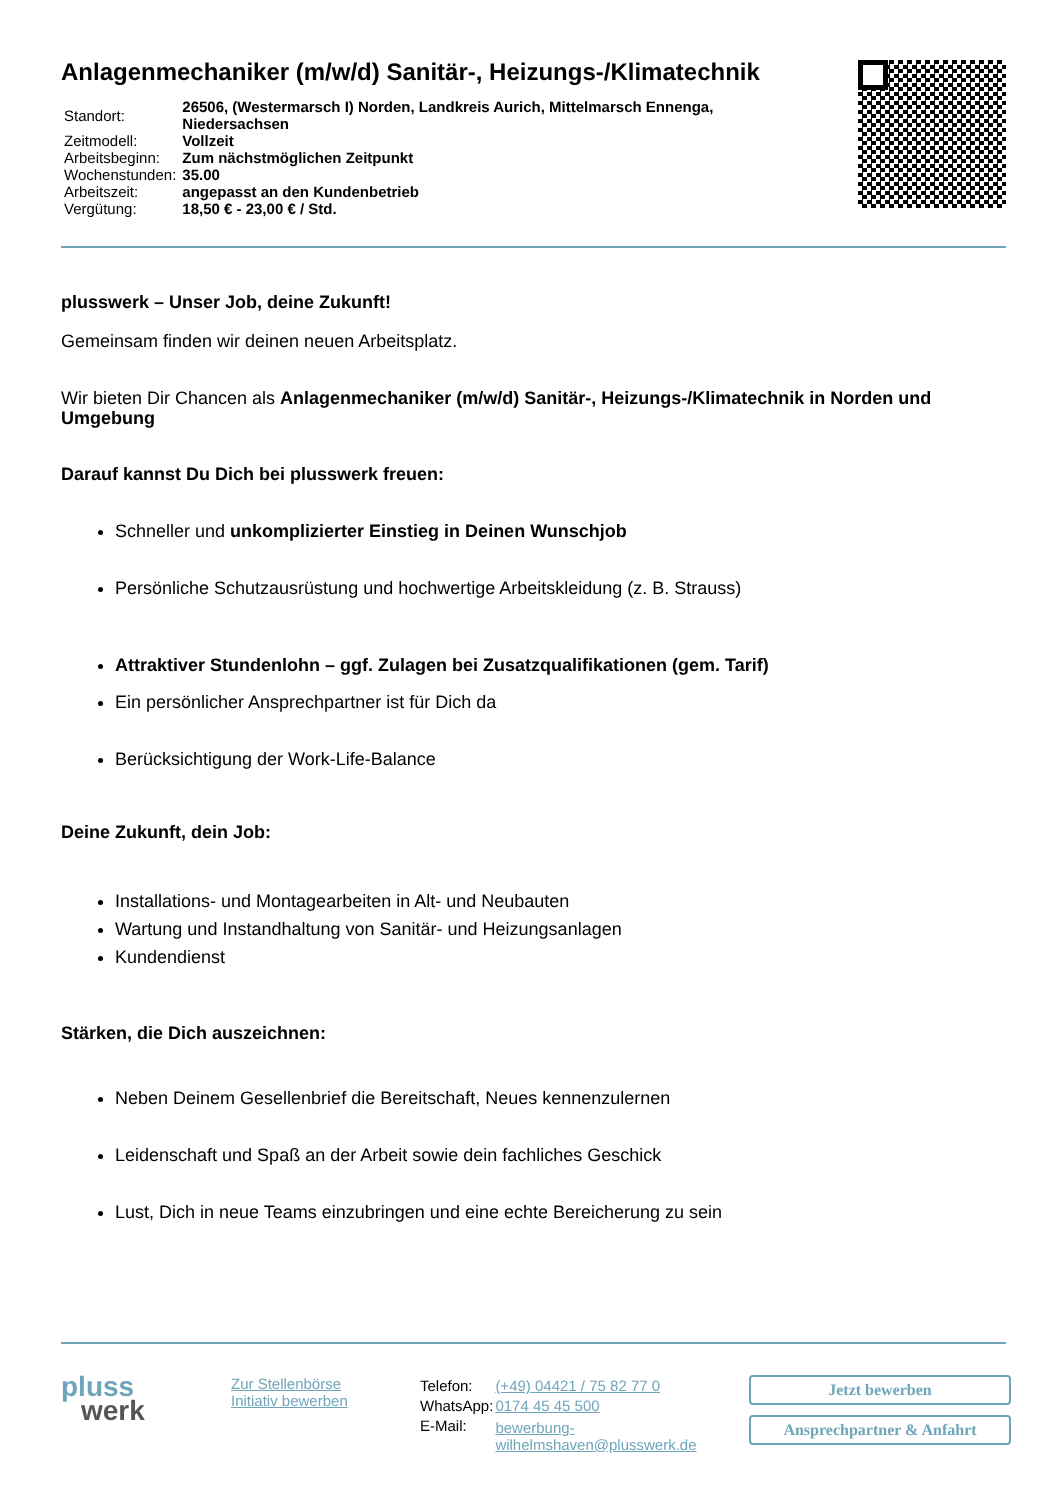Anlagenmechaniker (m/w/d) Sanitär-, Heizungs-/Klimatechnik
| Standort: | 26506, (Westermarsch I) Norden, Landkreis Aurich, Mittelmarsch Ennenga, Niedersachsen |
| Zeitmodell: | Vollzeit |
| Arbeitsbeginn: | Zum nächstmöglichen Zeitpunkt |
| Wochenstunden: | 35.00 |
| Arbeitszeit: | angepasst an den Kundenbetrieb |
| Vergütung: | 18,50 € - 23,00 € / Std. |
plusswerk – Unser Job, deine Zukunft!
Gemeinsam finden wir deinen neuen Arbeitsplatz.
Wir bieten Dir Chancen als Anlagenmechaniker (m/w/d) Sanitär-, Heizungs-/Klimatechnik in Norden und Umgebung
Darauf kannst Du Dich bei plusswerk freuen:
Schneller und unkomplizierter Einstieg in Deinen Wunschjob
Persönliche Schutzausrüstung und hochwertige Arbeitskleidung (z. B. Strauss)
Attraktiver Stundenlohn – ggf. Zulagen bei Zusatzqualifikationen (gem. Tarif)
Ein persönlicher Ansprechpartner ist für Dich da
Berücksichtigung der Work-Life-Balance
Deine Zukunft, dein Job:
Installations- und Montagearbeiten in Alt- und Neubauten
Wartung und Instandhaltung von Sanitär- und Heizungsanlagen
Kundendienst
Stärken, die Dich auszeichnen:
Neben Deinem Gesellenbrief die Bereitschaft, Neues kennenzulernen
Leidenschaft und Spaß an der Arbeit sowie dein fachliches Geschick
Lust, Dich in neue Teams einzubringen und eine echte Bereicherung zu sein
pluss
werk
Zur Stellenbörse
Initiativ bewerben
| Telefon: | (+49) 04421 / 75 82 77 0 |
| WhatsApp: | 0174 45 45 500 |
| E-Mail: | bewerbung-wilhelmshaven@plusswerk.de |
Jetzt bewerben
Ansprechpartner & Anfahrt